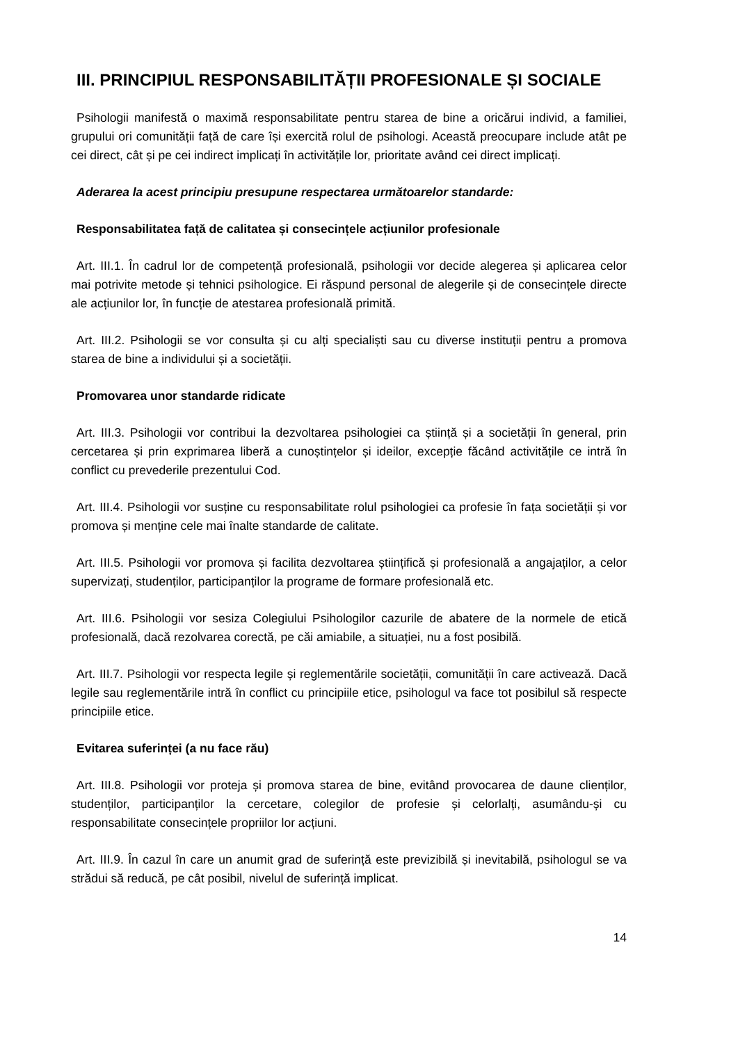III. PRINCIPIUL RESPONSABILITĂȚII PROFESIONALE ȘI SOCIALE
Psihologii manifestă o maximă responsabilitate pentru starea de bine a oricărui individ, a familiei, grupului ori comunității față de care își exercită rolul de psihologi. Această preocupare include atât pe cei direct, cât și pe cei indirect implicați în activitățile lor, prioritate având cei direct implicați.
Aderarea la acest principiu presupune respectarea următoarelor standarde:
Responsabilitatea față de calitatea și consecințele acțiunilor profesionale
Art. III.1. În cadrul lor de competență profesională, psihologii vor decide alegerea și aplicarea celor mai potrivite metode și tehnici psihologice. Ei răspund personal de alegerile și de consecințele directe ale acțiunilor lor, în funcție de atestarea profesională primită.
Art. III.2. Psihologii se vor consulta și cu alți specialiști sau cu diverse instituții pentru a promova starea de bine a individului și a societății.
Promovarea unor standarde ridicate
Art. III.3. Psihologii vor contribui la dezvoltarea psihologiei ca știință și a societății în general, prin cercetarea și prin exprimarea liberă a cunoștințelor și ideilor, excepție făcând activitățile ce intră în conflict cu prevederile prezentului Cod.
Art. III.4. Psihologii vor susține cu responsabilitate rolul psihologiei ca profesie în fața societății și vor promova și menține cele mai înalte standarde de calitate.
Art. III.5. Psihologii vor promova și facilita dezvoltarea științifică și profesională a angajaților, a celor supervizați, studenților, participanților la programe de formare profesională etc.
Art. III.6. Psihologii vor sesiza Colegiului Psihologilor cazurile de abatere de la normele de etică profesională, dacă rezolvarea corectă, pe căi amiabile, a situației, nu a fost posibilă.
Art. III.7. Psihologii vor respecta legile și reglementările societății, comunității în care activează. Dacă legile sau reglementările intră în conflict cu principiile etice, psihologul va face tot posibilul să respecte principiile etice.
Evitarea suferinței (a nu face rău)
Art. III.8. Psihologii vor proteja și promova starea de bine, evitând provocarea de daune clienților, studenților, participanților la cercetare, colegilor de profesie și celorlalți, asumându-și cu responsabilitate consecințele propriilor lor acțiuni.
Art. III.9. În cazul în care un anumit grad de suferință este previzibilă și inevitabilă, psihologul se va strădui să reducă, pe cât posibil, nivelul de suferință implicat.
14